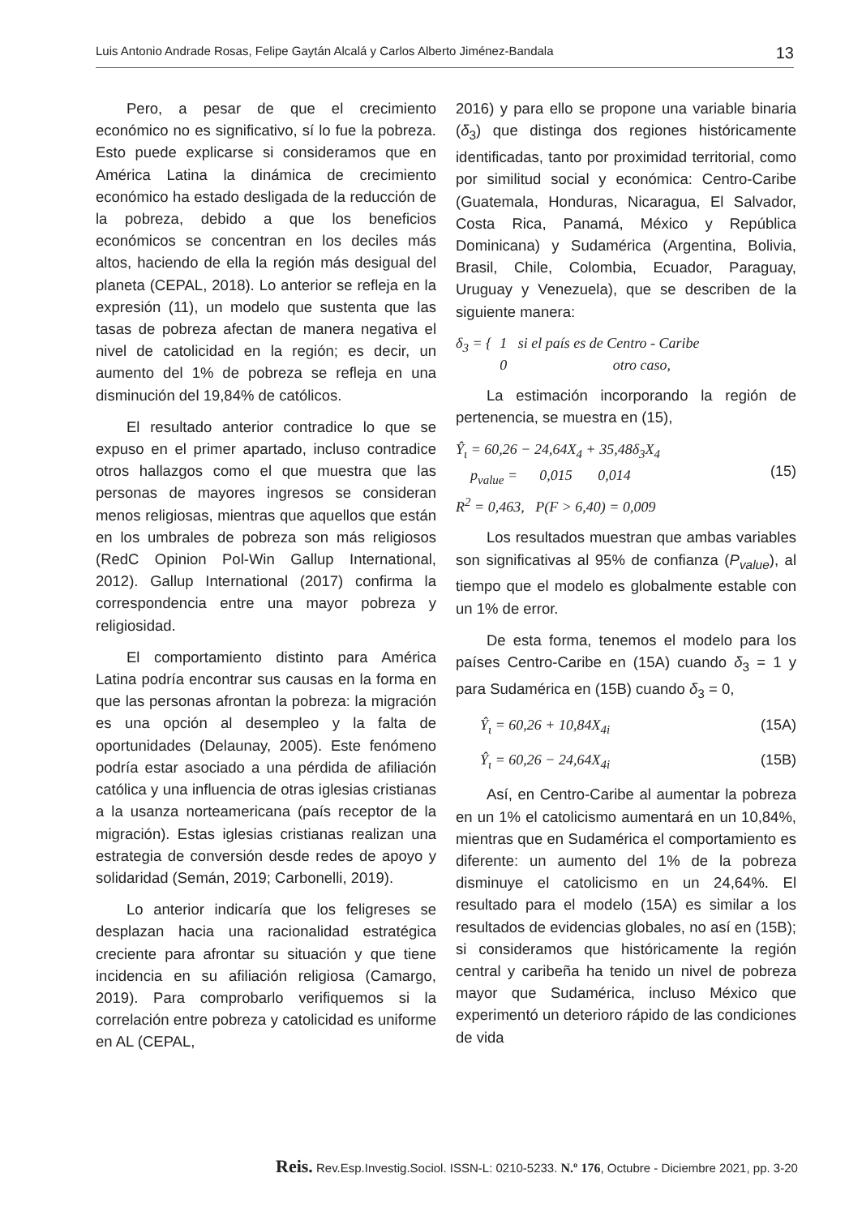Luis Antonio Andrade Rosas, Felipe Gaytán Alcalá y Carlos Alberto Jiménez-Bandala 13
Pero, a pesar de que el crecimiento económico no es significativo, sí lo fue la pobreza. Esto puede explicarse si consideramos que en América Latina la dinámica de crecimiento económico ha estado desligada de la reducción de la pobreza, debido a que los beneficios económicos se concentran en los deciles más altos, haciendo de ella la región más desigual del planeta (CEPAL, 2018). Lo anterior se refleja en la expresión (11), un modelo que sustenta que las tasas de pobreza afectan de manera negativa el nivel de catolicidad en la región; es decir, un aumento del 1% de pobreza se refleja en una disminución del 19,84% de católicos.
El resultado anterior contradice lo que se expuso en el primer apartado, incluso contradice otros hallazgos como el que muestra que las personas de mayores ingresos se consideran menos religiosas, mientras que aquellos que están en los umbrales de pobreza son más religiosos (RedC Opinion Pol-Win Gallup International, 2012). Gallup International (2017) confirma la correspondencia entre una mayor pobreza y religiosidad.
El comportamiento distinto para América Latina podría encontrar sus causas en la forma en que las personas afrontan la pobreza: la migración es una opción al desempleo y la falta de oportunidades (Delaunay, 2005). Este fenómeno podría estar asociado a una pérdida de afiliación católica y una influencia de otras iglesias cristianas a la usanza norteamericana (país receptor de la migración). Estas iglesias cristianas realizan una estrategia de conversión desde redes de apoyo y solidaridad (Semán, 2019; Carbonelli, 2019).
Lo anterior indicaría que los feligreses se desplazan hacia una racionalidad estratégica creciente para afrontar su situación y que tiene incidencia en su afiliación religiosa (Camargo, 2019). Para comprobarlo verifiquemos si la correlación entre pobreza y catolicidad es uniforme en AL (CEPAL,
2016) y para ello se propone una variable binaria (δ<sub>3</sub>) que distinga dos regiones históricamente identificadas, tanto por proximidad territorial, como por similitud social y económica: Centro-Caribe (Guatemala, Honduras, Nicaragua, El Salvador, Costa Rica, Panamá, México y República Dominicana) y Sudamérica (Argentina, Bolivia, Brasil, Chile, Colombia, Ecuador, Paraguay, Uruguay y Venezuela), que se describen de la siguiente manera:
δ<sub>3</sub> = { 1 si el país es de Centro - Caribe
0 otro caso,
La estimación incorporando la región de pertenencia, se muestra en (15),
Ŷ<sub>ι</sub> = 60,26 − 24,64X<sub>4</sub> + 35,48δ<sub>3</sub>X<sub>4</sub>
p<sub>value</sub> = 0,015 0,014
R<sup>2</sup> = 0,463, P(F > 6,40) = 0,009
(15)
Los resultados muestran que ambas variables son significativas al 95% de confianza (P<sub>value</sub>), al tiempo que el modelo es globalmente estable con un 1% de error.
De esta forma, tenemos el modelo para los países Centro-Caribe en (15A) cuando δ<sub>3</sub> = 1 y para Sudamérica en (15B) cuando δ<sub>3</sub> = 0,
Ŷ<sub>ι</sub> = 60,26 + 10,84X<sub>4i</sub> (15A)
Ŷ<sub>ι</sub> = 60,26 − 24,64X<sub>4i</sub> (15B)
Así, en Centro-Caribe al aumentar la pobreza en un 1% el catolicismo aumentará en un 10,84%, mientras que en Sudamérica el comportamiento es diferente: un aumento del 1% de la pobreza disminuye el catolicismo en un 24,64%. El resultado para el modelo (15A) es similar a los resultados de evidencias globales, no así en (15B); si consideramos que históricamente la región central y caribeña ha tenido un nivel de pobreza mayor que Sudamérica, incluso México que experimentó un deterioro rápido de las condiciones de vida
Reis. Rev.Esp.Investig.Sociol. ISSN-L: 0210-5233. N.º 176, Octubre - Diciembre 2021, pp. 3-20